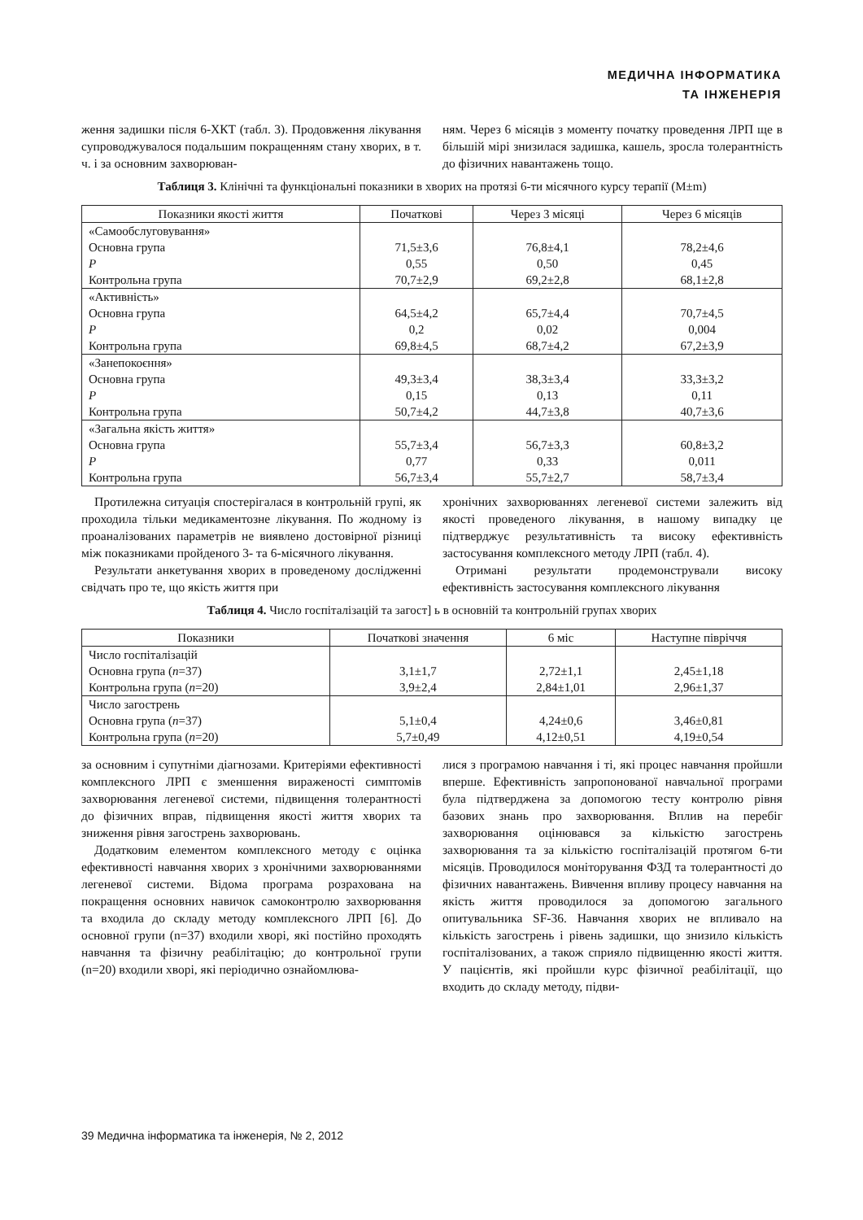МЕДИЧНА ІНФОРМАТИКА
ТА ІНЖЕНЕРІЯ
ження задишки після 6-ХКТ (табл. 3). Продовження лікування супроводжувалося подальшим покращенням стану хворих, в т. ч. і за основним захворюван-
ням. Через 6 місяців з моменту початку проведення ЛРП ще в більшій мірі знизилася задишка, кашель, зросла толерантність до фізичних навантажень тощо.
Таблиця 3. Клінічні та функціональні показники в хворих на протязі 6-ти місячного курсу терапії (M±m)
| Показники якості життя | Початкові | Через 3 місяці | Через 6 місяців |
| --- | --- | --- | --- |
| «Самообслуговування» Основна група P Контрольна група | 71,5±3,6 0,55 70,7±2,9 | 76,8±4,1 0,50 69,2±2,8 | 78,2±4,6 0,45 68,1±2,8 |
| «Активність» Основна група P Контрольна група | 64,5±4,2 0,2 69,8±4,5 | 65,7±4,4 0,02 68,7±4,2 | 70,7±4,5 0,004 67,2±3,9 |
| «Занепокоєння» Основна група P Контрольна група | 49,3±3,4 0,15 50,7±4,2 | 38,3±3,4 0,13 44,7±3,8 | 33,3±3,2 0,11 40,7±3,6 |
| «Загальна якість життя» Основна група P Контрольна група | 55,7±3,4 0,77 56,7±3,4 | 56,7±3,3 0,33 55,7±2,7 | 60,8±3,2 0,011 58,7±3,4 |
Протилежна ситуація спостерігалася в контрольній групі, як проходила тільки медикаментозне лікування. По жодному із проаналізованих параметрів не виявлено достовірної різниці між показниками пройденого 3- та 6-місячного лікування.
Результати анкетування хворих в проведеному дослідженні свідчать про те, що якість життя при
хронічних захворюваннях легеневої системи залежить від якості проведеного лікування, в нашому випадку це підтверджує результативність та високу ефективність застосування комплексного методу ЛРП (табл. 4).
Отримані результати продемонстрували високу ефективність застосування комплексного лікування
Таблиця 4. Число госпіталізацій та загост] ь в основній та контрольній групах хворих
| Показники | Початкові значення | 6 міс | Наступне півріччя |
| --- | --- | --- | --- |
| Число госпіталізацій Основна група ( n =37) Контрольна група ( n =20) | 3,1±1,7 3,9±2,4 | 2,72±1,1 2,84±1,01 | 2,45±1,18 2,96±1,37 |
| Число загострень Основна група ( n =37) Контрольна група ( n =20) | 5,1±0,4 5,7±0,49 | 4,24±0,6 4,12±0,51 | 3,46±0,81 4,19±0,54 |
за основним і супутніми діагнозами. Критеріями ефективності комплексного ЛРП є зменшення вираженості симптомів захворювання легеневої системи, підвищення толерантності до фізичних вправ, підвищення якості життя хворих та зниження рівня загострень захворювань.
Додатковим елементом комплексного методу є оцінка ефективності навчання хворих з хронічними захворюваннями легеневої системи. Відома програма розрахована на покращення основних навичок самоконтролю захворювання та входила до складу методу комплексного ЛРП [6]. До основної групи (n=37) входили хворі, які постійно проходять навчання та фізичну реабілітацію; до контрольної групи (n=20) входили хворі, які періодично ознайомлюва-
лися з програмою навчання і ті, які процес навчання пройшли вперше. Ефективність запропонованої навчальної програми була підтверджена за допомогою тесту контролю рівня базових знань про захворювання. Вплив на перебіг захворювання оцінювався за кількістю загострень захворювання та за кількістю госпіталізацій протягом 6-ти місяців. Проводилося моніторування ФЗД та толерантності до фізичних навантажень. Вивчення впливу процесу навчання на якість життя проводилося за допомогою загального опитувальника SF-36. Навчання хворих не впливало на кількість загострень і рівень задишки, що знизило кількість госпіталізованих, а також сприяло підвищенню якості життя. У пацієнтів, які пройшли курс фізичної реабілітації, що входить до складу методу, підви-
39 Медична інформатика та інженерія, № 2, 2012